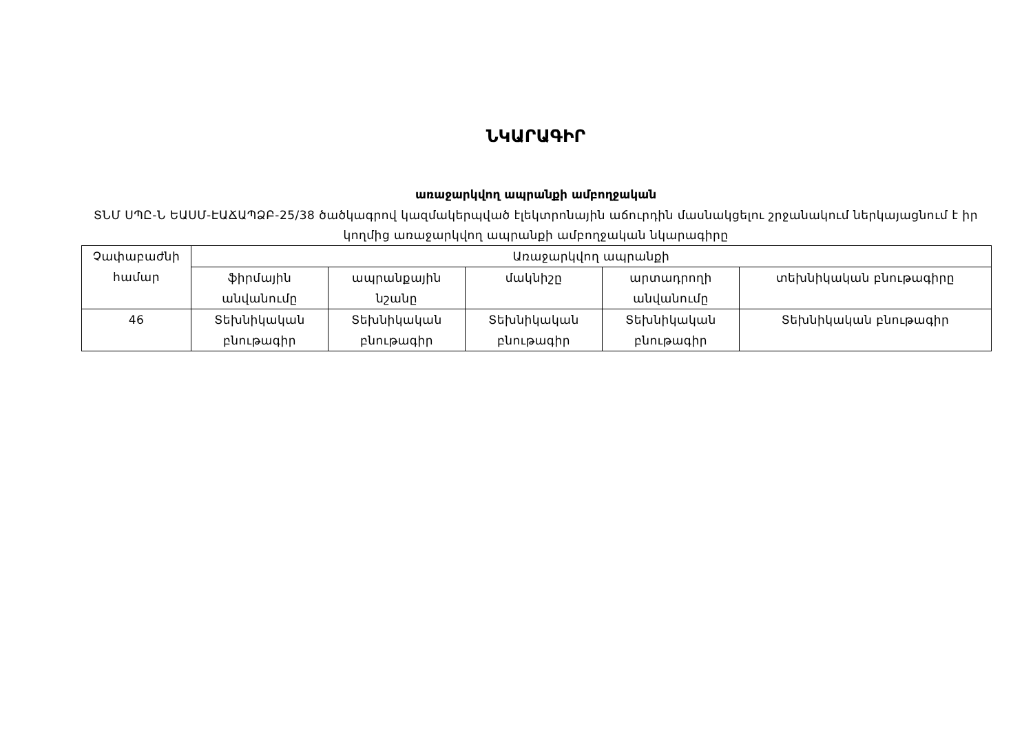ՆԿԱՐԱԳԻՐ
առաջարկվող ապրանքի ամբողջական
ՏՆՄ ՍՊԸ-Ն ԵԱՍՄ-ԷԱՃԱՊՁԲ-25/38 ծածկագրով կազմակերպված էլեկտրոնային աճուրդին մասնակցելու շրջանակում ներկայացնում է իր կողմից առաջարկվող ապրանքի ամբողջական նկարագիրը
| Չափաբաժնի համար | Առաջարկվող ապրանքի | | | | |
| --- | --- | --- | --- | --- | --- |
| | ֆիրմային անվանումը | ապրանքային նշանը | մակնիշը | արտադրողի անվանումը | տեխնիկական բնութագիրը |
| 46 | Տեխնիկական բնութագիր | Տեխնիկական բնութագիր | Տեխնիկական բնութագիր | Տեխնիկական բնութագիր | Տեխնիկական բնութագիր |